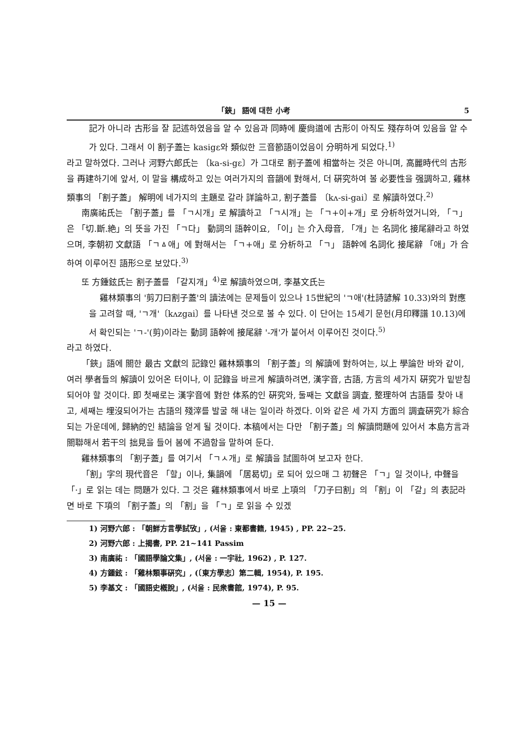「鋏」 語에 대한 小考 5
記가 아니라 古形을 잘 記述하였음을 알 수 있음과 同時에 慶尙道에 古形이 아직도 殘存하여 있음을 알 수가 있다. 그래서 이 割子蓋는 kasigɛ와 類似한 三音節語이었음이 分明하게 되었다.<sup>1)</sup>
라고 말하였다. 그러나 河野六郎氏는 〔ka-si-gɛ〕가 그대로 割子蓋에 相當하는 것은 아니며, 高麗時代의 古形을 再建하기에 앞서, 이 말을 構成하고 있는 여러가지의 音韻에 對해서, 더 硏究하여 볼 必要性을 强調하고, 雞林類事의 「割子蓋」 解明에 네가지의 主題로 갈라 詳論하고, 割子蓋를 〔kʌ-si-gai〕로 解讀하였다.<sup>2)</sup>
南廣祐氏는 「割子蓋」를 「ㄱ시개」로 解讀하고 「ㄱ시개」는 「ㄱ+이+개」로 分析하였거니와, 「ㄱ」은 「切.斷.絶」의 뜻을 가진 「ㄱ다」 動詞의 語幹이요, 「이」는 介入母音, 「개」는 名詞化 接尾辭라고 하였으며, 李朝初 文獻語 「ㄱㅿ애」에 對해서는 「ㄱ+애」로 分析하고 「ㄱ」 語幹에 名詞化 接尾辭 「애」가 合하여 이루어진 語形으로 보았다.<sup>3)</sup>
또 方鍾鉉氏는 割子蓋를 「갈지개」<sup>4)</sup>로 解讀하였으며, 李基文氏는
雞林類事의 '剪刀曰割子蓋'의 讀法에는 문제들이 있으나 15世紀의 'ㄱ애'(杜詩諺解 10.33)와의 對應을 고려할 때, 'ㄱ개'〔kʌzgai〕를 나타낸 것으로 볼 수 있다. 이 단어는 15세기 문헌(月印釋譜 10.13)에서 확인되는 'ㄱ-'(剪)이라는 動詞 語幹에 接尾辭 '-개'가 붙어서 이루어진 것이다.<sup>5)</sup>
라고 하였다.
「鋏」語에 關한 最古 文獻의 記錄인 雞林類事의 「割子蓋」의 解讀에 對하여는, 以上 學論한 바와 같이, 여러 學者들의 解讀이 있어온 터이나, 이 記錄을 바르게 解讀하려면, 漢字音, 古語, 方言의 세가지 硏究가 밑받침 되어야 할 것이다. 即 첫째로는 漢字音에 對한 体系的인 硏究와, 둘째는 文獻을 調査, 整理하여 古語를 찾아 내고, 세째는 埋沒되어가는 古語의 殘滓를 발굴 해 내는 일이라 하겠다. 이와 같은 세 가지 方面의 調査硏究가 綜合되는 가운데에, 歸納的인 結論을 얻게 될 것이다. 本稿에서는 다만 「割子蓋」의 解讀問題에 있어서 本島方言과 關聯해서 若干의 拙見을 들어 봄에 不過함을 말하여 둔다.
雞林類事의 「割子蓋」를 여기서 「ㄱㅅ개」로 解讀을 試圖하여 보고자 한다.
「割」字의 現代音은 「할」이나, 集韻에 「居曷切」로 되어 있으매 그 初聲은 「ㄱ」일 것이나, 中聲을 「·」로 읽는 데는 問題가 있다. 그 것은 雞林類事에서 바로 上項의 「刀子曰割」의 「割」이 「갈」의 表記라면 바로 下項의 「割子蓋」의 「割」을 「ㄱ」로 읽을 수 있겠
1) 河野六郎 : 「朝鮮方言學試攷」, (서울 : 東都書籍, 1945) , PP. 22~25.
2) 河野六郎 : 上揭書, PP. 21~141 Passim
3) 南廣祐 : 「國語學論文集」, (서울 : 一宇社, 1962) , P. 127.
4) 方鍾鉉 : 「雞林類事硏究」, (〔東方學志〕第二輯, 1954), P. 195.
5) 李基文 : 「國語史槪說」, (서울 : 民衆書館, 1974), P. 95.
— 15 —